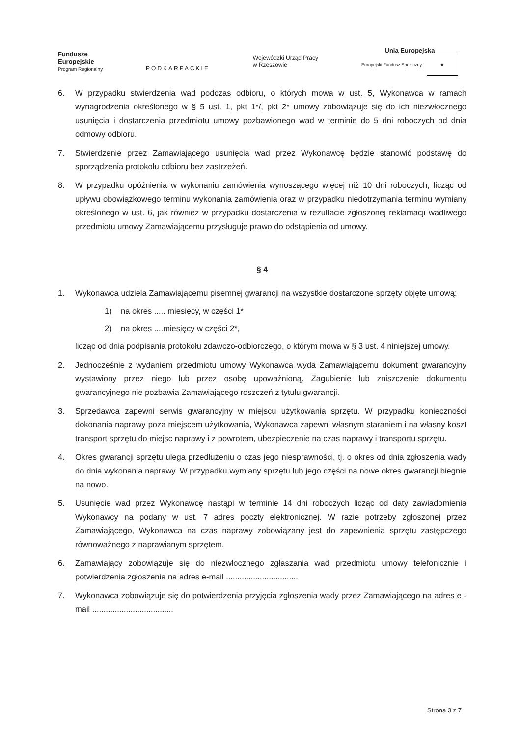Fundusze
Europejskie
Program Regionalny
PODKARPACKIE
Wojewódzki Urząd Pracy
w Rzeszowie
Unia Europejska
Europejski Fundusz Społeczny ★
6. W przypadku stwierdzenia wad podczas odbioru, o których mowa w ust. 5, Wykonawca w ramach wynagrodzenia określonego w § 5 ust. 1, pkt 1*/, pkt 2* umowy zobowiązuje się do ich niezwłocznego usunięcia i dostarczenia przedmiotu umowy pozbawionego wad w terminie do 5 dni roboczych od dnia odmowy odbioru.
7. Stwierdzenie przez Zamawiającego usunięcia wad przez Wykonawcę będzie stanowić podstawę do sporządzenia protokołu odbioru bez zastrzeżeń.
8. W przypadku opóźnienia w wykonaniu zamówienia wynoszącego więcej niż 10 dni roboczych, licząc od upływu obowiązkowego terminu wykonania zamówienia oraz w przypadku niedotrzymania terminu wymiany określonego w ust. 6, jak również w przypadku dostarczenia w rezultacie zgłoszonej reklamacji wadliwego przedmiotu umowy Zamawiającemu przysługuje prawo do odstąpienia od umowy.
§ 4
1. Wykonawca udziela Zamawiającemu pisemnej gwarancji na wszystkie dostarczone sprzęty objęte umową:
1) na okres ..... miesięcy, w części 1*
2) na okres ....miesięcy w części 2*,
licząc od dnia podpisania protokołu zdawczo-odbiorczego, o którym mowa w § 3 ust. 4 niniejszej umowy.
2. Jednocześnie z wydaniem przedmiotu umowy Wykonawca wyda Zamawiającemu dokument gwarancyjny wystawiony przez niego lub przez osobę upoważnioną. Zagubienie lub zniszczenie dokumentu gwarancyjnego nie pozbawia Zamawiającego roszczeń z tytułu gwarancji.
3. Sprzedawca zapewni serwis gwarancyjny w miejscu użytkowania sprzętu. W przypadku konieczności dokonania naprawy poza miejscem użytkowania, Wykonawca zapewni własnym staraniem i na własny koszt transport sprzętu do miejsc naprawy i z powrotem, ubezpieczenie na czas naprawy i transportu sprzętu.
4. Okres gwarancji sprzętu ulega przedłużeniu o czas jego niesprawności, tj. o okres od dnia zgłoszenia wady do dnia wykonania naprawy. W przypadku wymiany sprzętu lub jego części na nowe okres gwarancji biegnie na nowo.
5. Usunięcie wad przez Wykonawcę nastąpi w terminie 14 dni roboczych licząc od daty zawiadomienia Wykonawcy na podany w ust. 7 adres poczty elektronicznej. W razie potrzeby zgłoszonej przez Zamawiającego, Wykonawca na czas naprawy zobowiązany jest do zapewnienia sprzętu zastępczego równoważnego z naprawianym sprzętem.
6. Zamawiający zobowiązuje się do niezwłocznego zgłaszania wad przedmiotu umowy telefonicznie i potwierdzenia zgłoszenia na adres e-mail ................................
7. Wykonawca zobowiązuje się do potwierdzenia przyjęcia zgłoszenia wady przez Zamawiającego na adres e - mail ....................................
Strona 3 z 7